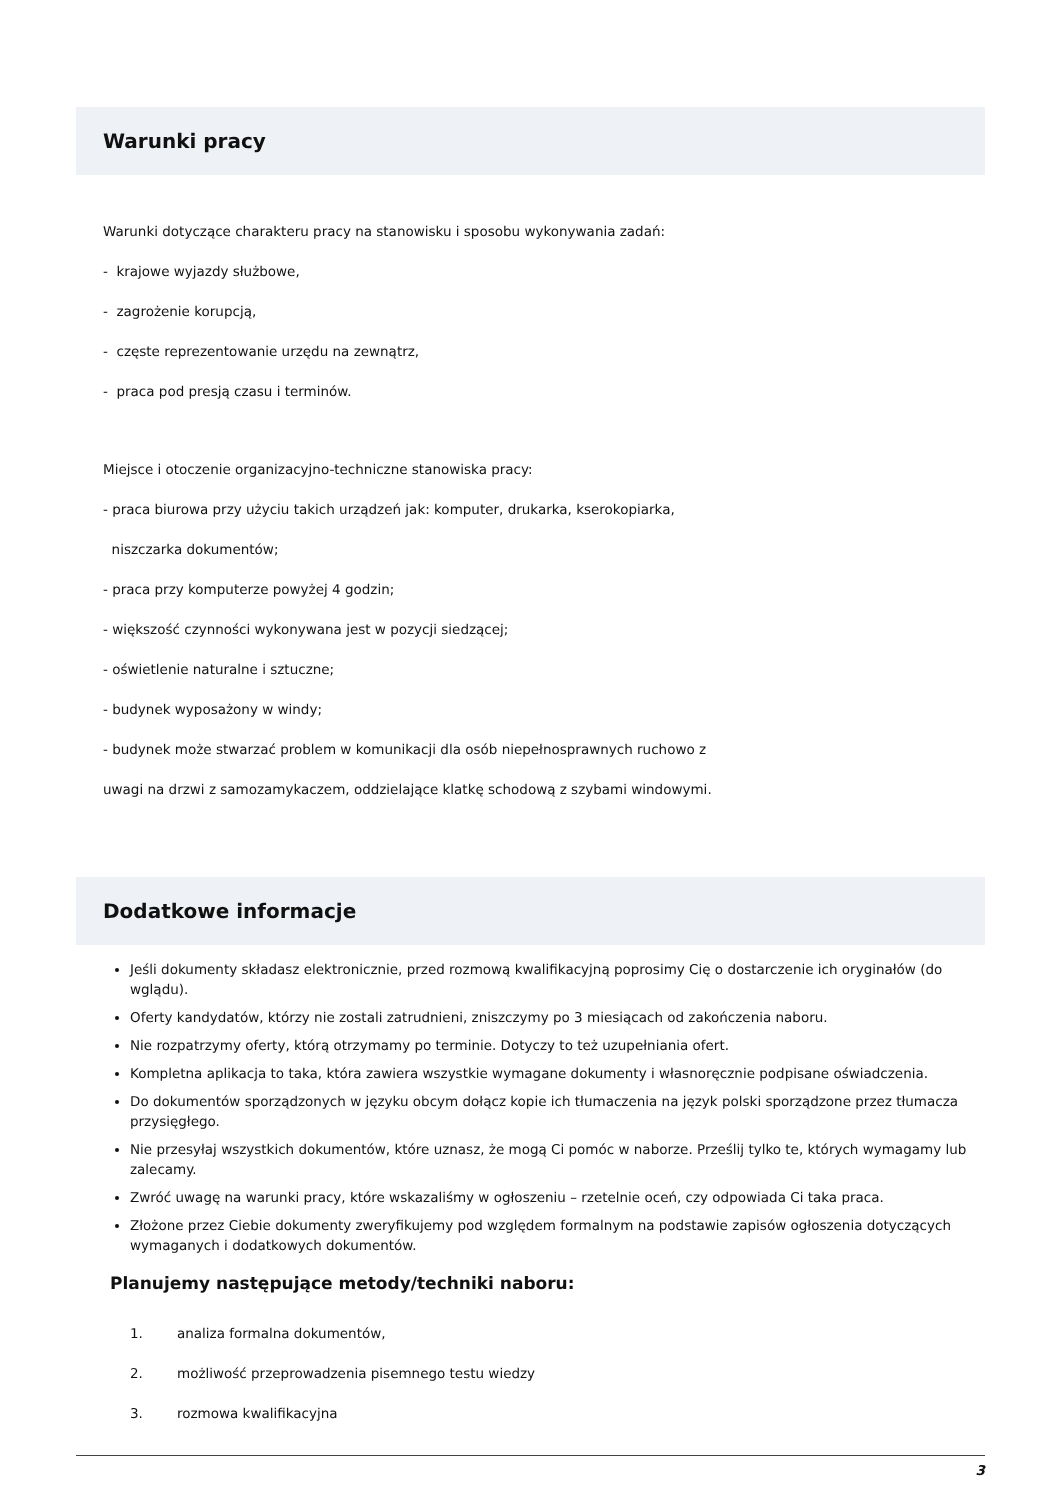Warunki pracy
Warunki dotyczące charakteru pracy na stanowisku i sposobu wykonywania zadań:
- krajowe wyjazdy służbowe,
- zagrożenie korupcją,
- częste reprezentowanie urzędu na zewnątrz,
- praca pod presją czasu i terminów.
Miejsce i otoczenie organizacyjno-techniczne stanowiska pracy:
- praca biurowa przy użyciu takich urządzeń jak: komputer, drukarka, kserokopiarka,
niszczarka dokumentów;
- praca przy komputerze powyżej 4 godzin;
- większość czynności wykonywana jest w pozycji siedzącej;
- oświetlenie naturalne i sztuczne;
- budynek wyposażony w windy;
- budynek może stwarzać problem w komunikacji dla osób niepełnosprawnych ruchowo z
uwagi na drzwi z samozamykaczem, oddzielające klatkę schodową z szybami windowymi.
Dodatkowe informacje
Jeśli dokumenty składasz elektronicznie, przed rozmową kwalifikacyjną poprosimy Cię o dostarczenie ich oryginałów (do wglądu).
Oferty kandydatów, którzy nie zostali zatrudnieni, zniszczymy po 3 miesiącach od zakończenia naboru.
Nie rozpatrzymy oferty, którą otrzymamy po terminie. Dotyczy to też uzupełniania ofert.
Kompletna aplikacja to taka, która zawiera wszystkie wymagane dokumenty i własnoręcznie podpisane oświadczenia.
Do dokumentów sporządzonych w języku obcym dołącz kopie ich tłumaczenia na język polski sporządzone przez tłumacza przysięgłego.
Nie przesyłaj wszystkich dokumentów, które uznasz, że mogą Ci pomóc w naborze. Prześlij tylko te, których wymagamy lub zalecamy.
Zwróć uwagę na warunki pracy, które wskazaliśmy w ogłoszeniu – rzetelnie oceń, czy odpowiada Ci taka praca.
Złożone przez Ciebie dokumenty zweryfikujemy pod względem formalnym na podstawie zapisów ogłoszenia dotyczących wymaganych i dodatkowych dokumentów.
Planujemy następujące metody/techniki naboru:
1. analiza formalna dokumentów,
2. możliwość przeprowadzenia pisemnego testu wiedzy
3. rozmowa kwalifikacyjna
3